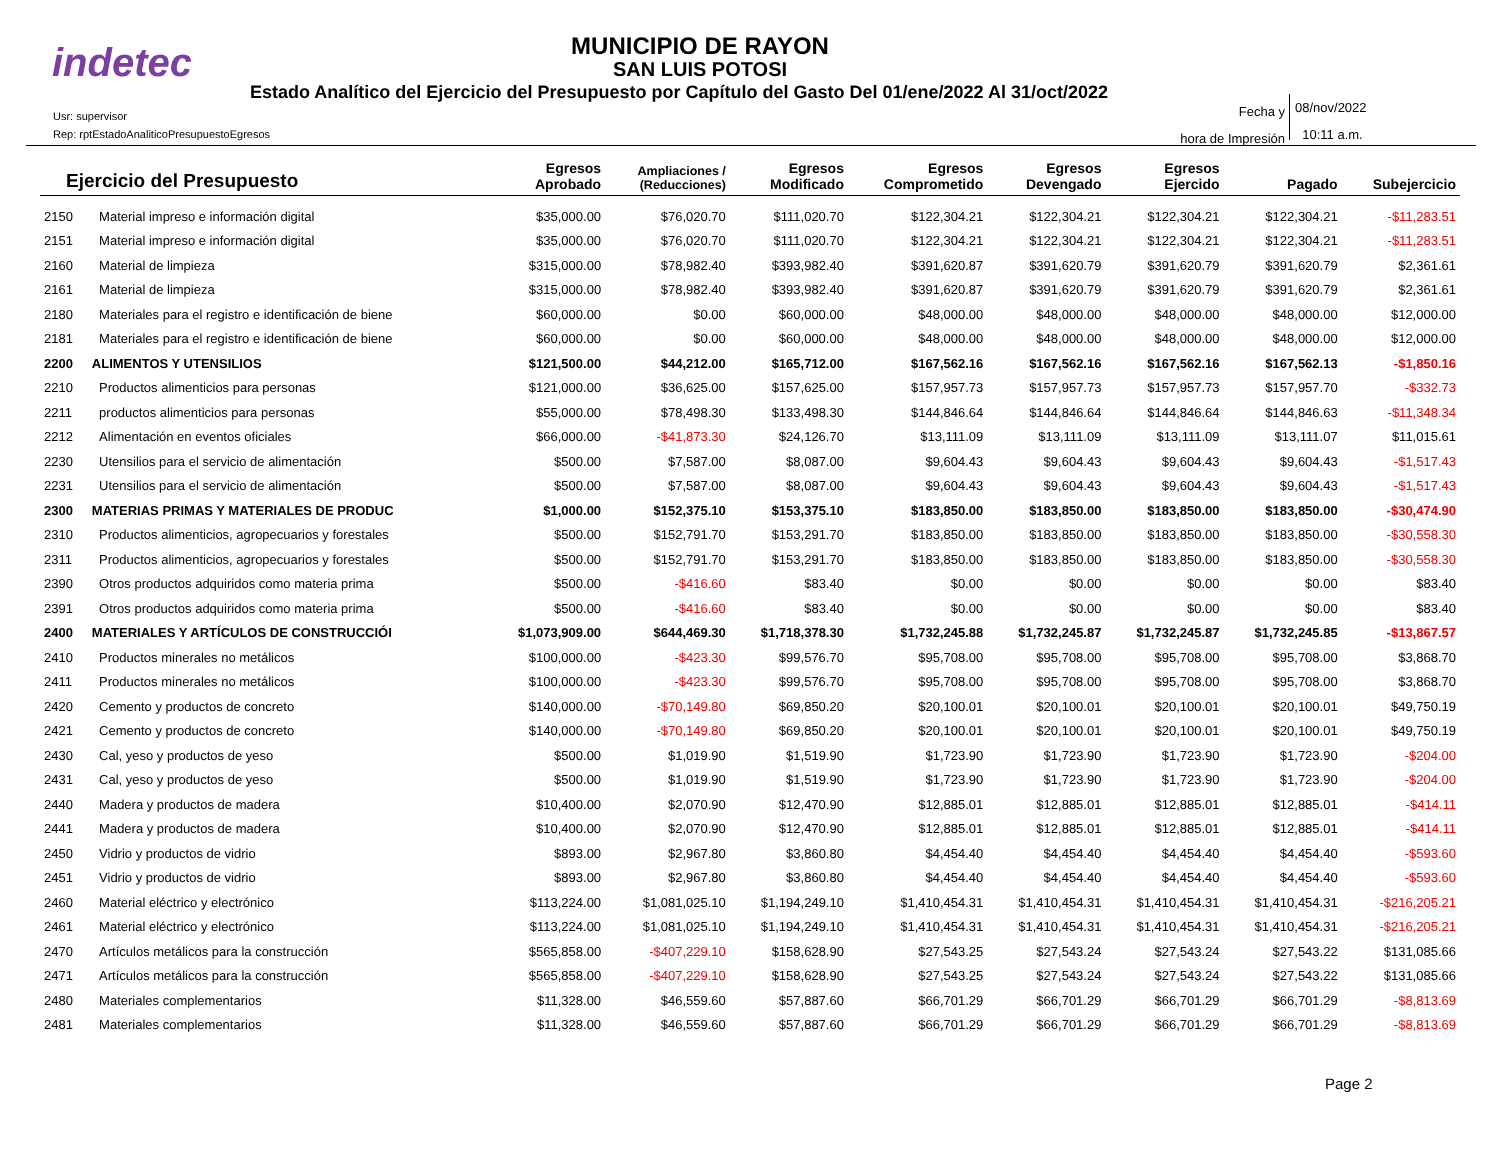indetec
MUNICIPIO DE RAYON
SAN LUIS POTOSI
Estado Analítico del Ejercicio del Presupuesto por Capítulo del Gasto Del 01/ene/2022 Al 31/oct/2022
Usr: supervisor
Rep: rptEstadoAnaliticoPresupuestoEgresos
Fecha y
hora de Impresión
08/nov/2022
10:11 a.m.
| Ejercicio del Presupuesto | | Egresos Aprobado | Ampliaciones / (Reducciones) | Egresos Modificado | Egresos Comprometido | Egresos Devengado | Egresos Ejercido | Pagado | Subejercicio |
| --- | --- | --- | --- | --- | --- | --- | --- | --- | --- |
| 2150 | Material impreso e información digital | $35,000.00 | $76,020.70 | $111,020.70 | $122,304.21 | $122,304.21 | $122,304.21 | $122,304.21 | -$11,283.51 |
| 2151 | Material impreso e información digital | $35,000.00 | $76,020.70 | $111,020.70 | $122,304.21 | $122,304.21 | $122,304.21 | $122,304.21 | -$11,283.51 |
| 2160 | Material de limpieza | $315,000.00 | $78,982.40 | $393,982.40 | $391,620.87 | $391,620.79 | $391,620.79 | $391,620.79 | $2,361.61 |
| 2161 | Material de limpieza | $315,000.00 | $78,982.40 | $393,982.40 | $391,620.87 | $391,620.79 | $391,620.79 | $391,620.79 | $2,361.61 |
| 2180 | Materiales para el registro e identificación de biene | $60,000.00 | $0.00 | $60,000.00 | $48,000.00 | $48,000.00 | $48,000.00 | $48,000.00 | $12,000.00 |
| 2181 | Materiales para el registro e identificación de biene | $60,000.00 | $0.00 | $60,000.00 | $48,000.00 | $48,000.00 | $48,000.00 | $48,000.00 | $12,000.00 |
| 2200 | ALIMENTOS Y UTENSILIOS | $121,500.00 | $44,212.00 | $165,712.00 | $167,562.16 | $167,562.16 | $167,562.16 | $167,562.13 | -$1,850.16 |
| 2210 | Productos alimenticios para personas | $121,000.00 | $36,625.00 | $157,625.00 | $157,957.73 | $157,957.73 | $157,957.73 | $157,957.70 | -$332.73 |
| 2211 | productos alimenticios para personas | $55,000.00 | $78,498.30 | $133,498.30 | $144,846.64 | $144,846.64 | $144,846.64 | $144,846.63 | -$11,348.34 |
| 2212 | Alimentación en eventos oficiales | $66,000.00 | -$41,873.30 | $24,126.70 | $13,111.09 | $13,111.09 | $13,111.09 | $13,111.07 | $11,015.61 |
| 2230 | Utensilios para el servicio de alimentación | $500.00 | $7,587.00 | $8,087.00 | $9,604.43 | $9,604.43 | $9,604.43 | $9,604.43 | -$1,517.43 |
| 2231 | Utensilios para el servicio de alimentación | $500.00 | $7,587.00 | $8,087.00 | $9,604.43 | $9,604.43 | $9,604.43 | $9,604.43 | -$1,517.43 |
| 2300 | MATERIAS PRIMAS Y MATERIALES DE PRODUC | $1,000.00 | $152,375.10 | $153,375.10 | $183,850.00 | $183,850.00 | $183,850.00 | $183,850.00 | -$30,474.90 |
| 2310 | Productos alimenticios, agropecuarios y forestales | $500.00 | $152,791.70 | $153,291.70 | $183,850.00 | $183,850.00 | $183,850.00 | $183,850.00 | -$30,558.30 |
| 2311 | Productos alimenticios, agropecuarios y forestales | $500.00 | $152,791.70 | $153,291.70 | $183,850.00 | $183,850.00 | $183,850.00 | $183,850.00 | -$30,558.30 |
| 2390 | Otros productos adquiridos como materia prima | $500.00 | -$416.60 | $83.40 | $0.00 | $0.00 | $0.00 | $0.00 | $83.40 |
| 2391 | Otros productos adquiridos como materia prima | $500.00 | -$416.60 | $83.40 | $0.00 | $0.00 | $0.00 | $0.00 | $83.40 |
| 2400 | MATERIALES Y ARTÍCULOS DE CONSTRUCCIÓI | $1,073,909.00 | $644,469.30 | $1,718,378.30 | $1,732,245.88 | $1,732,245.87 | $1,732,245.87 | $1,732,245.85 | -$13,867.57 |
| 2410 | Productos minerales no metálicos | $100,000.00 | -$423.30 | $99,576.70 | $95,708.00 | $95,708.00 | $95,708.00 | $95,708.00 | $3,868.70 |
| 2411 | Productos minerales no metálicos | $100,000.00 | -$423.30 | $99,576.70 | $95,708.00 | $95,708.00 | $95,708.00 | $95,708.00 | $3,868.70 |
| 2420 | Cemento y productos de concreto | $140,000.00 | -$70,149.80 | $69,850.20 | $20,100.01 | $20,100.01 | $20,100.01 | $20,100.01 | $49,750.19 |
| 2421 | Cemento y productos de concreto | $140,000.00 | -$70,149.80 | $69,850.20 | $20,100.01 | $20,100.01 | $20,100.01 | $20,100.01 | $49,750.19 |
| 2430 | Cal, yeso y productos de yeso | $500.00 | $1,019.90 | $1,519.90 | $1,723.90 | $1,723.90 | $1,723.90 | $1,723.90 | -$204.00 |
| 2431 | Cal, yeso y productos de yeso | $500.00 | $1,019.90 | $1,519.90 | $1,723.90 | $1,723.90 | $1,723.90 | $1,723.90 | -$204.00 |
| 2440 | Madera y productos de madera | $10,400.00 | $2,070.90 | $12,470.90 | $12,885.01 | $12,885.01 | $12,885.01 | $12,885.01 | -$414.11 |
| 2441 | Madera y productos de madera | $10,400.00 | $2,070.90 | $12,470.90 | $12,885.01 | $12,885.01 | $12,885.01 | $12,885.01 | -$414.11 |
| 2450 | Vidrio y productos de vidrio | $893.00 | $2,967.80 | $3,860.80 | $4,454.40 | $4,454.40 | $4,454.40 | $4,454.40 | -$593.60 |
| 2451 | Vidrio y productos de vidrio | $893.00 | $2,967.80 | $3,860.80 | $4,454.40 | $4,454.40 | $4,454.40 | $4,454.40 | -$593.60 |
| 2460 | Material eléctrico y electrónico | $113,224.00 | $1,081,025.10 | $1,194,249.10 | $1,410,454.31 | $1,410,454.31 | $1,410,454.31 | $1,410,454.31 | -$216,205.21 |
| 2461 | Material eléctrico y electrónico | $113,224.00 | $1,081,025.10 | $1,194,249.10 | $1,410,454.31 | $1,410,454.31 | $1,410,454.31 | $1,410,454.31 | -$216,205.21 |
| 2470 | Artículos metálicos para la construcción | $565,858.00 | -$407,229.10 | $158,628.90 | $27,543.25 | $27,543.24 | $27,543.24 | $27,543.22 | $131,085.66 |
| 2471 | Artículos metálicos para la construcción | $565,858.00 | -$407,229.10 | $158,628.90 | $27,543.25 | $27,543.24 | $27,543.24 | $27,543.22 | $131,085.66 |
| 2480 | Materiales complementarios | $11,328.00 | $46,559.60 | $57,887.60 | $66,701.29 | $66,701.29 | $66,701.29 | $66,701.29 | -$8,813.69 |
| 2481 | Materiales complementarios | $11,328.00 | $46,559.60 | $57,887.60 | $66,701.29 | $66,701.29 | $66,701.29 | $66,701.29 | -$8,813.69 |
Page 2